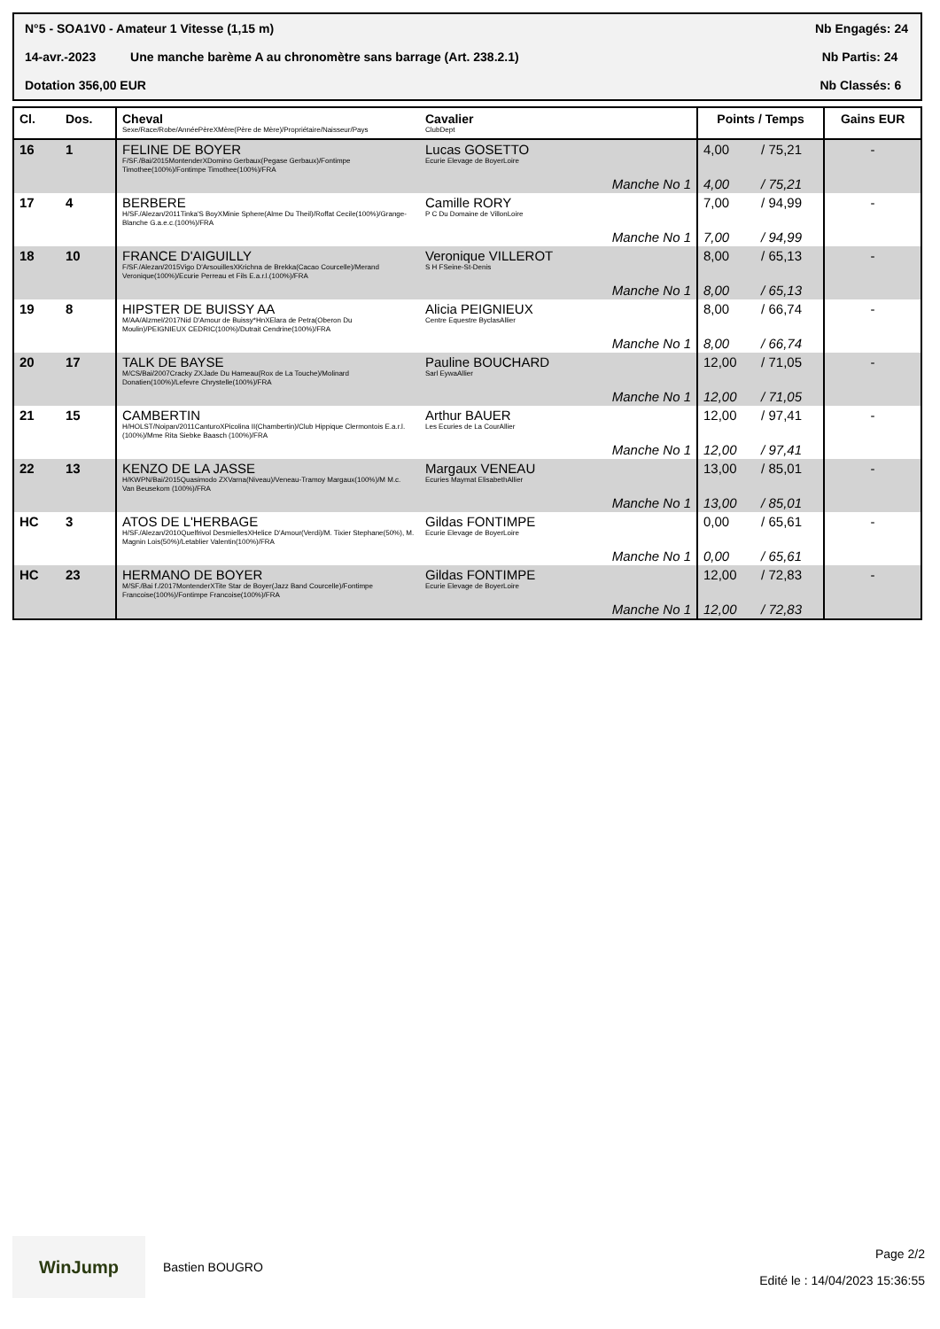N°5 - SOA1V0 - Amateur 1 Vitesse (1,15 m) Nb Engagés: 24
14-avr.-2023 Une manche barème A au chronomètre sans barrage (Art. 238.2.1) Nb Partis: 24
Dotation 356,00 EUR Nb Classés: 6
| Cl. | Dos. | Cheval Sexe/Race/Robe/AnnéePèreXMère(Père de Mère)/Propriétaire/Naisseur/Pays | Cavalier ClubDept | Points / Temps | | Gains EUR |
| --- | --- | --- | --- | --- | --- | --- |
| 16 | 1 | FELINE DE BOYER F/SF./Bai/2015MontenderXDomino Gerbaux(Pegase Gerbaux)/Fontimpe Timothee(100%)/Fontimpe Timothee(100%)/FRA | Lucas GOSETTO Ecurie Elevage de BoyerLoire | 4,00 | / 75,21 | - |
| | | | Manche No 1 | 4,00 | / 75,21 | |
| 17 | 4 | BERBERE H/SF./Alezan/2011Tinka'S BoyXMinie Sphere(Alme Du Theil)/Roffat Cecile(100%)/Grange-Blanche G.a.e.c.(100%)/FRA | Camille RORY P C Du Domaine de VillonLoire | 7,00 | / 94,99 | - |
| | | | Manche No 1 | 7,00 | / 94,99 | |
| 18 | 10 | FRANCE D'AIGUILLY F/SF./Alezan/2015Vigo D'ArsouillesXKrichna de Brekka(Cacao Courcelle)/Merand Veronique(100%)/Ecurie Perreau et Fils E.a.r.l.(100%)/FRA | Veronique VILLEROT S H FSeine-St-Denis | 8,00 | / 65,13 | - |
| | | | Manche No 1 | 8,00 | / 65,13 | |
| 19 | 8 | HIPSTER DE BUISSY AA M/AA/Alzmel/2017Nid D'Amour de Buissy*HnXElara de Petra(Oberon Du Moulin)/PEIGNIEUX CEDRIC(100%)/Dutrait Cendrine(100%)/FRA | Alicia PEIGNIEUX Centre Equestre ByclasAllier | 8,00 | / 66,74 | - |
| | | | Manche No 1 | 8,00 | / 66,74 | |
| 20 | 17 | TALK DE BAYSE M/CS/Bai/2007Cracky ZXJade Du Hameau(Rox de La Touche)/Molinard Donatien(100%)/Lefevre Chrystelle(100%)/FRA | Pauline BOUCHARD Sarl EywaAllier | 12,00 | / 71,05 | - |
| | | | Manche No 1 | 12,00 | / 71,05 | |
| 21 | 15 | CAMBERTIN H/HOLST/Noipan/2011CanturoXPicolina II(Chambertin)/Club Hippique Clermontois E.a.r.l.(100%)/Mme Rita Siebke Baasch (100%)/FRA | Arthur BAUER Les Ecuries de La CourAllier | 12,00 | / 97,41 | - |
| | | | Manche No 1 | 12,00 | / 97,41 | |
| 22 | 13 | KENZO DE LA JASSE H/KWPN/Bai/2015Quasimodo ZXVarna(Niveau)/Veneau-Tramoy Margaux(100%)/M M.c. Van Beusekom (100%)/FRA | Margaux VENEAU Ecuries Maymat ElisabethAllier | 13,00 | / 85,01 | - |
| | | | Manche No 1 | 13,00 | / 85,01 | |
| HC | 3 | ATOS DE L'HERBAGE H/SF./Alezan/2010Quelfrivol DesmiellesXHelice D'Amour(Verdi)/M. Tixier Stephane(50%), M. Magnin Lois(50%)/Letablier Valentin(100%)/FRA | Gildas FONTIMPE Ecurie Elevage de BoyerLoire | 0,00 | / 65,61 | - |
| | | | Manche No 1 | 0,00 | / 65,61 | |
| HC | 23 | HERMANO DE BOYER M/SF./Bai f./2017MontenderXTite Star de Boyer(Jazz Band Courcelle)/Fontimpe Francoise(100%)/Fontimpe Francoise(100%)/FRA | Gildas FONTIMPE Ecurie Elevage de BoyerLoire | 12,00 | / 72,83 | - |
| | | | Manche No 1 | 12,00 | / 72,83 | |
WinJump
Bastien BOUGRO
Page 2/2
Edité le : 14/04/2023 15:36:55